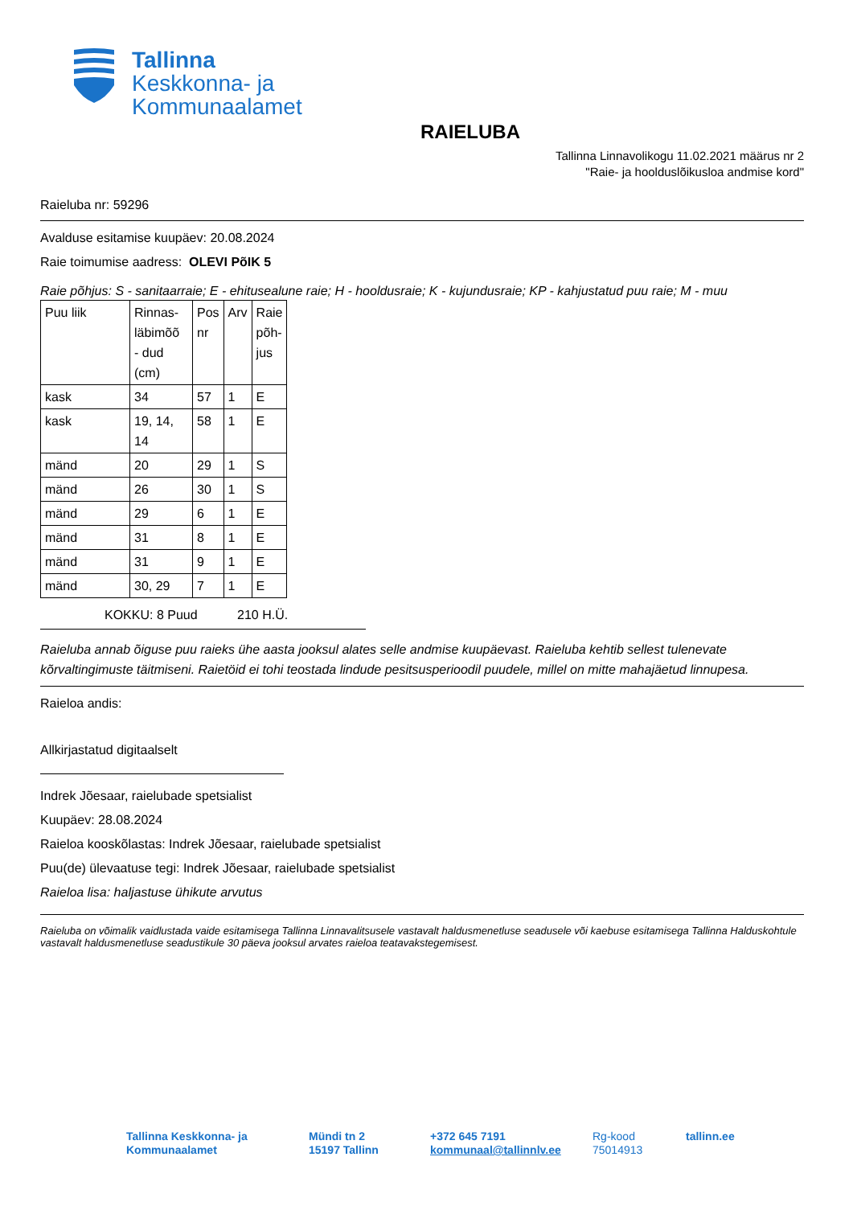Tallinna
Keskkonna- ja
Kommunaalamet
RAIELUBA
Tallinna Linnavolikogu 11.02.2021 määrus nr 2
"Raie- ja hoolduslõikusloa andmise kord"
Raieluba nr: 59296
Avalduse esitamise kuupäev: 20.08.2024
Raie toimumise aadress: OLEVI PõIK 5
Raie põhjus: S - sanitaarraie; E - ehitusealune raie; H - hooldusraie; K - kujundusraie; KP - kahjustatud puu raie; M - muu
| Puu liik | Rinnas- läbimõõ - dud (cm) | Pos nr | Arv | Raie põh- jus |
| kask | 34 | 57 | 1 | E |
| kask | 19, 14, 14 | 58 | 1 | E |
| mänd | 20 | 29 | 1 | S |
| mänd | 26 | 30 | 1 | S |
| mänd | 29 | 6 | 1 | E |
| mänd | 31 | 8 | 1 | E |
| mänd | 31 | 9 | 1 | E |
| mänd | 30, 29 | 7 | 1 | E |
KOKKU: 8 Puud 210 H.Ü.
Raieluba annab õiguse puu raieks ühe aasta jooksul alates selle andmise kuupäevast. Raieluba kehtib sellest tulenevate kõrvaltingimuste täitmiseni. Raietöid ei tohi teostada lindude pesitsusperioodil puudele, millel on mitte mahajäetud linnupesa.
Raieloa andis:
Allkirjastatud digitaalselt
Indrek Jõesaar, raielubade spetsialist
Kuupäev: 28.08.2024
Raieloa kooskõlastas: Indrek Jõesaar, raielubade spetsialist
Puu(de) ülevaatuse tegi: Indrek Jõesaar, raielubade spetsialist
Raieloa lisa: haljastuse ühikute arvutus
Raieluba on võimalik vaidlustada vaide esitamisega Tallinna Linnavalitsusele vastavalt haldusmenetluse seadusele või kaebuse esitamisega Tallinna Halduskohtule vastavalt haldusmenetluse seadustikule 30 päeva jooksul arvates raieloa teatavakstegemisest.
Tallinna Keskkonna- ja
Kommunaalamet
Mündi tn 2
15197 Tallinn
+372 645 7191
kommunaal@tallinnlv.ee
Rg-kood
75014913
tallinn.ee